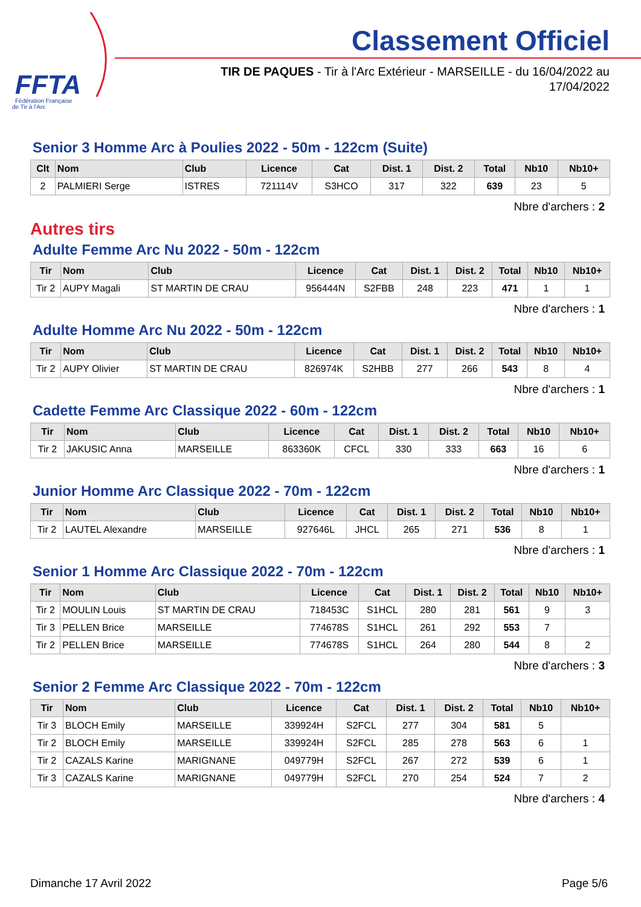FFTA
Fédération Française
de Tir à l'Arc
Classement Officiel
TIR DE PAQUES - Tir à l'Arc Extérieur - MARSEILLE - du 16/04/2022 au 17/04/2022
Senior 3 Homme Arc à Poulies 2022 - 50m - 122cm (Suite)
| Clt | Nom | Club | Licence | Cat | Dist. 1 | Dist. 2 | Total | Nb10 | Nb10+ |
| --- | --- | --- | --- | --- | --- | --- | --- | --- | --- |
| 2 | PALMIERI Serge | ISTRES | 721114V | S3HCO | 317 | 322 | 639 | 23 | 5 |
Nbre d'archers : 2
Autres tirs
Adulte Femme Arc Nu 2022 - 50m - 122cm
| Tir | Nom | Club | Licence | Cat | Dist. 1 | Dist. 2 | Total | Nb10 | Nb10+ |
| --- | --- | --- | --- | --- | --- | --- | --- | --- | --- |
| Tir 2 | AUPY Magali | ST MARTIN DE CRAU | 956444N | S2FBB | 248 | 223 | 471 | 1 | 1 |
Nbre d'archers : 1
Adulte Homme Arc Nu 2022 - 50m - 122cm
| Tir | Nom | Club | Licence | Cat | Dist. 1 | Dist. 2 | Total | Nb10 | Nb10+ |
| --- | --- | --- | --- | --- | --- | --- | --- | --- | --- |
| Tir 2 | AUPY Olivier | ST MARTIN DE CRAU | 826974K | S2HBB | 277 | 266 | 543 | 8 | 4 |
Nbre d'archers : 1
Cadette Femme Arc Classique 2022 - 60m - 122cm
| Tir | Nom | Club | Licence | Cat | Dist. 1 | Dist. 2 | Total | Nb10 | Nb10+ |
| --- | --- | --- | --- | --- | --- | --- | --- | --- | --- |
| Tir 2 | JAKUSIC Anna | MARSEILLE | 863360K | CFCL | 330 | 333 | 663 | 16 | 6 |
Nbre d'archers : 1
Junior Homme Arc Classique 2022 - 70m - 122cm
| Tir | Nom | Club | Licence | Cat | Dist. 1 | Dist. 2 | Total | Nb10 | Nb10+ |
| --- | --- | --- | --- | --- | --- | --- | --- | --- | --- |
| Tir 2 | LAUTEL Alexandre | MARSEILLE | 927646L | JHCL | 265 | 271 | 536 | 8 | 1 |
Nbre d'archers : 1
Senior 1 Homme Arc Classique 2022 - 70m - 122cm
| Tir | Nom | Club | Licence | Cat | Dist. 1 | Dist. 2 | Total | Nb10 | Nb10+ |
| --- | --- | --- | --- | --- | --- | --- | --- | --- | --- |
| Tir 2 | MOULIN Louis | ST MARTIN DE CRAU | 718453C | S1HCL | 280 | 281 | 561 | 9 | 3 |
| Tir 3 | PELLEN Brice | MARSEILLE | 774678S | S1HCL | 261 | 292 | 553 | 7 | |
| Tir 2 | PELLEN Brice | MARSEILLE | 774678S | S1HCL | 264 | 280 | 544 | 8 | 2 |
Nbre d'archers : 3
Senior 2 Femme Arc Classique 2022 - 70m - 122cm
| Tir | Nom | Club | Licence | Cat | Dist. 1 | Dist. 2 | Total | Nb10 | Nb10+ |
| --- | --- | --- | --- | --- | --- | --- | --- | --- | --- |
| Tir 3 | BLOCH Emily | MARSEILLE | 339924H | S2FCL | 277 | 304 | 581 | 5 | |
| Tir 2 | BLOCH Emily | MARSEILLE | 339924H | S2FCL | 285 | 278 | 563 | 6 | 1 |
| Tir 2 | CAZALS Karine | MARIGNANE | 049779H | S2FCL | 267 | 272 | 539 | 6 | 1 |
| Tir 3 | CAZALS Karine | MARIGNANE | 049779H | S2FCL | 270 | 254 | 524 | 7 | 2 |
Nbre d'archers : 4
Dimanche 17 Avril 2022 Page 5/6